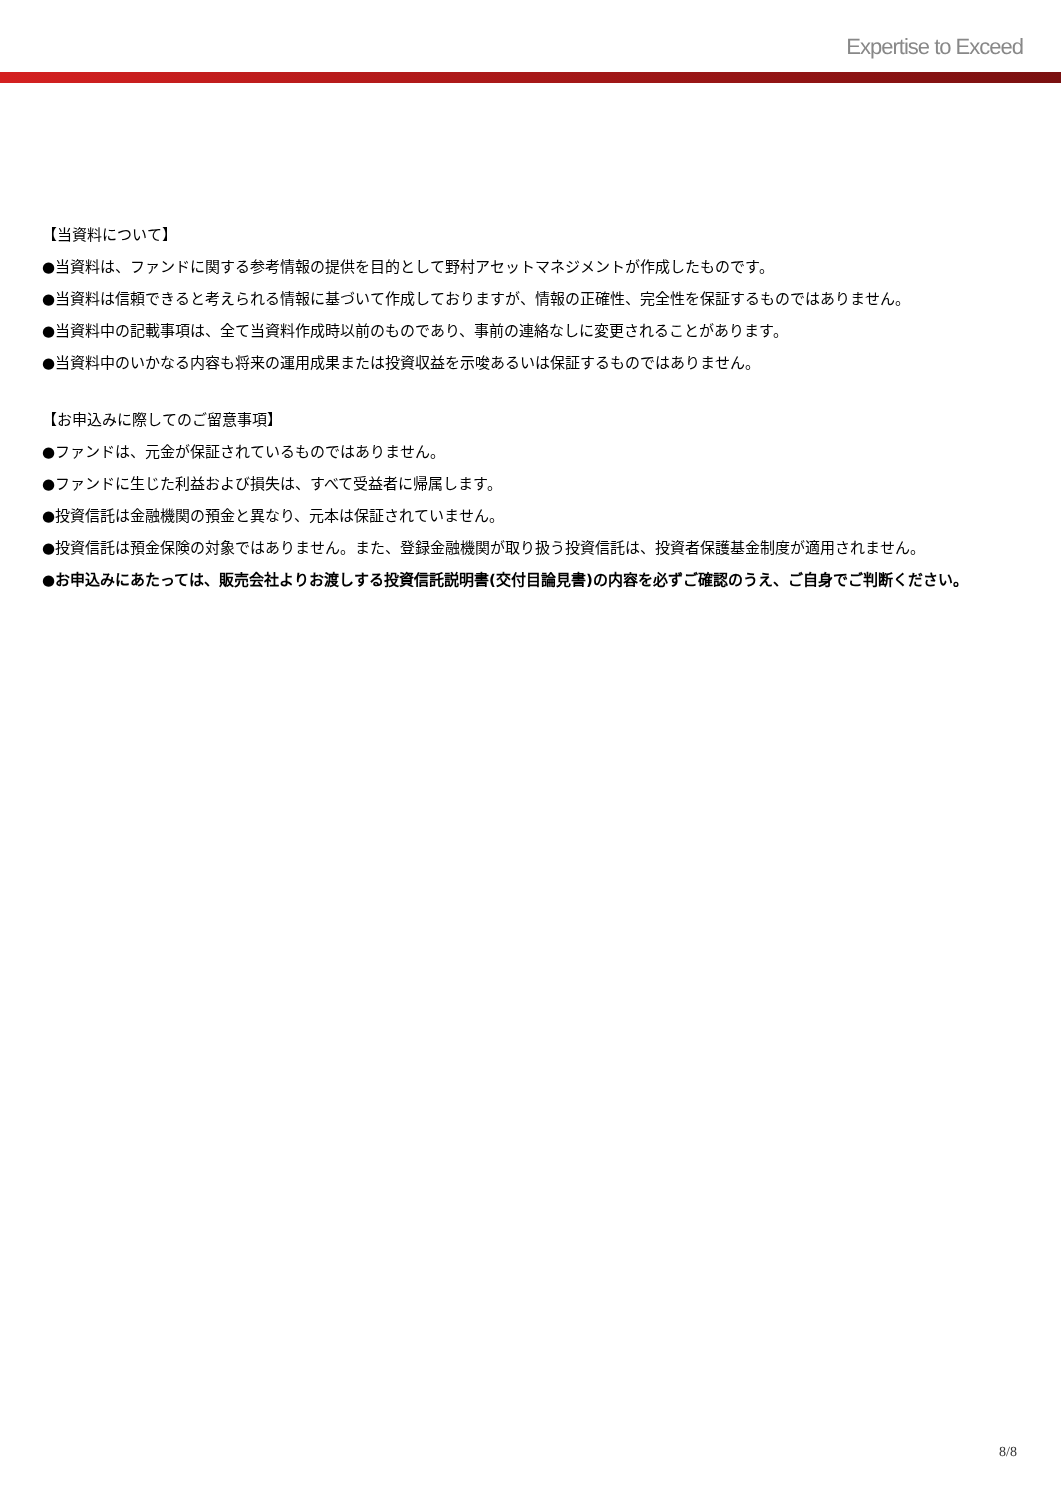Expertise to Exceed
【当資料について】
●当資料は、ファンドに関する参考情報の提供を目的として野村アセットマネジメントが作成したものです。
●当資料は信頼できると考えられる情報に基づいて作成しておりますが、情報の正確性、完全性を保証するものではありません。
●当資料中の記載事項は、全て当資料作成時以前のものであり、事前の連絡なしに変更されることがあります。
●当資料中のいかなる内容も将来の運用成果または投資収益を示唆あるいは保証するものではありません。
【お申込みに際してのご留意事項】
●ファンドは、元金が保証されているものではありません。
●ファンドに生じた利益および損失は、すべて受益者に帰属します。
●投資信託は金融機関の預金と異なり、元本は保証されていません。
●投資信託は預金保険の対象ではありません。また、登録金融機関が取り扱う投資信託は、投資者保護基金制度が適用されません。
●お申込みにあたっては、販売会社よりお渡しする投資信託説明書(交付目論見書)の内容を必ずご確認のうえ、ご自身でご判断ください。
8/8